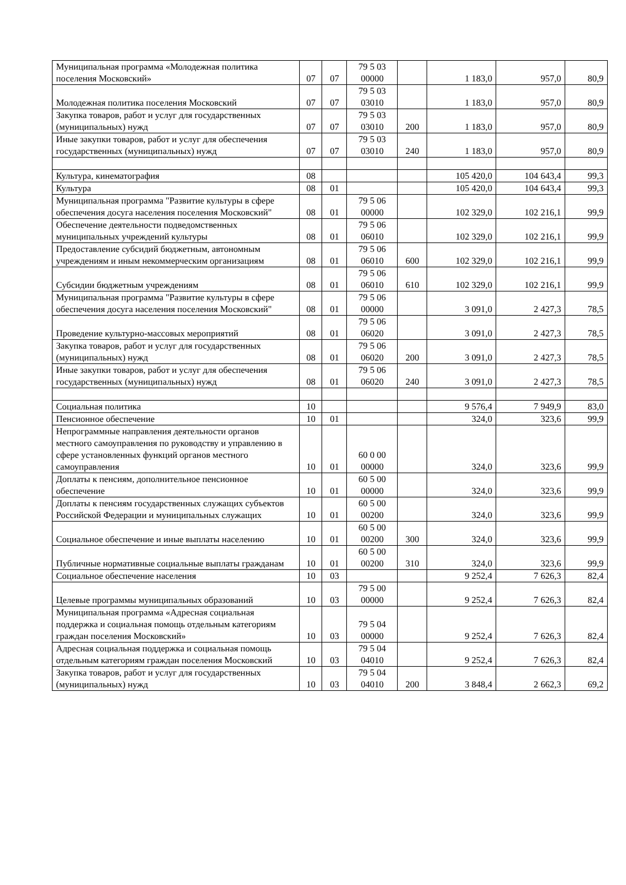| Муниципальная программа «Молодежная политика поселения Московский» | 07 | 07 | 79 5 03 00000 | | 1 183,0 | 957,0 | 80,9 |
| Молодежная политика поселения Московский | 07 | 07 | 79 5 03 03010 | | 1 183,0 | 957,0 | 80,9 |
| Закупка товаров, работ и услуг для государственных (муниципальных) нужд | 07 | 07 | 79 5 03 03010 | 200 | 1 183,0 | 957,0 | 80,9 |
| Иные закупки товаров, работ и услуг для обеспечения государственных (муниципальных) нужд | 07 | 07 | 79 5 03 03010 | 240 | 1 183,0 | 957,0 | 80,9 |
| Культура, кинематография | 08 | | | | 105 420,0 | 104 643,4 | 99,3 |
| Культура | 08 | 01 | | | 105 420,0 | 104 643,4 | 99,3 |
| Муниципальная программа "Развитие культуры в сфере обеспечения досуга населения поселения Московский" | 08 | 01 | 79 5 06 00000 | | 102 329,0 | 102 216,1 | 99,9 |
| Обеспечение деятельности подведомственных муниципальных учреждений культуры | 08 | 01 | 79 5 06 06010 | | 102 329,0 | 102 216,1 | 99,9 |
| Предоставление субсидий бюджетным, автономным учреждениям и иным некоммерческим организациям | 08 | 01 | 79 5 06 06010 | 600 | 102 329,0 | 102 216,1 | 99,9 |
| Субсидии бюджетным учреждениям | 08 | 01 | 79 5 06 06010 | 610 | 102 329,0 | 102 216,1 | 99,9 |
| Муниципальная программа "Развитие культуры в сфере обеспечения досуга населения поселения Московский" | 08 | 01 | 79 5 06 00000 | | 3 091,0 | 2 427,3 | 78,5 |
| Проведение культурно-массовых мероприятий | 08 | 01 | 79 5 06 06020 | | 3 091,0 | 2 427,3 | 78,5 |
| Закупка товаров, работ и услуг для государственных (муниципальных) нужд | 08 | 01 | 79 5 06 06020 | 200 | 3 091,0 | 2 427,3 | 78,5 |
| Иные закупки товаров, работ и услуг для обеспечения государственных (муниципальных) нужд | 08 | 01 | 79 5 06 06020 | 240 | 3 091,0 | 2 427,3 | 78,5 |
| Социальная политика | 10 | | | | 9 576,4 | 7 949,9 | 83,0 |
| Пенсионное обеспечение | 10 | 01 | | | 324,0 | 323,6 | 99,9 |
| Непрограммные направления деятельности органов местного самоуправления по руководству и управлению в сфере установленных функций органов местного самоуправления | 10 | 01 | 60 0 00 00000 | | 324,0 | 323,6 | 99,9 |
| Доплаты к пенсиям, дополнительное пенсионное обеспечение | 10 | 01 | 60 5 00 00000 | | 324,0 | 323,6 | 99,9 |
| Доплаты к пенсиям государственных служащих субъектов Российской Федерации и муниципальных служащих | 10 | 01 | 60 5 00 00200 | | 324,0 | 323,6 | 99,9 |
| Социальное обеспечение и иные выплаты населению | 10 | 01 | 60 5 00 00200 | 300 | 324,0 | 323,6 | 99,9 |
| Публичные нормативные социальные выплаты гражданам | 10 | 01 | 60 5 00 00200 | 310 | 324,0 | 323,6 | 99,9 |
| Социальное обеспечение населения | 10 | 03 | | | 9 252,4 | 7 626,3 | 82,4 |
| Целевые программы муниципальных образований | 10 | 03 | 79 5 00 00000 | | 9 252,4 | 7 626,3 | 82,4 |
| Муниципальная программа «Адресная социальная поддержка и социальная помощь отдельным категориям граждан поселения Московский» | 10 | 03 | 79 5 04 00000 | | 9 252,4 | 7 626,3 | 82,4 |
| Адресная социальная поддержка и социальная помощь отдельным категориям граждан поселения Московский | 10 | 03 | 79 5 04 04010 | | 9 252,4 | 7 626,3 | 82,4 |
| Закупка товаров, работ и услуг для государственных (муниципальных) нужд | 10 | 03 | 79 5 04 04010 | 200 | 3 848,4 | 2 662,3 | 69,2 |